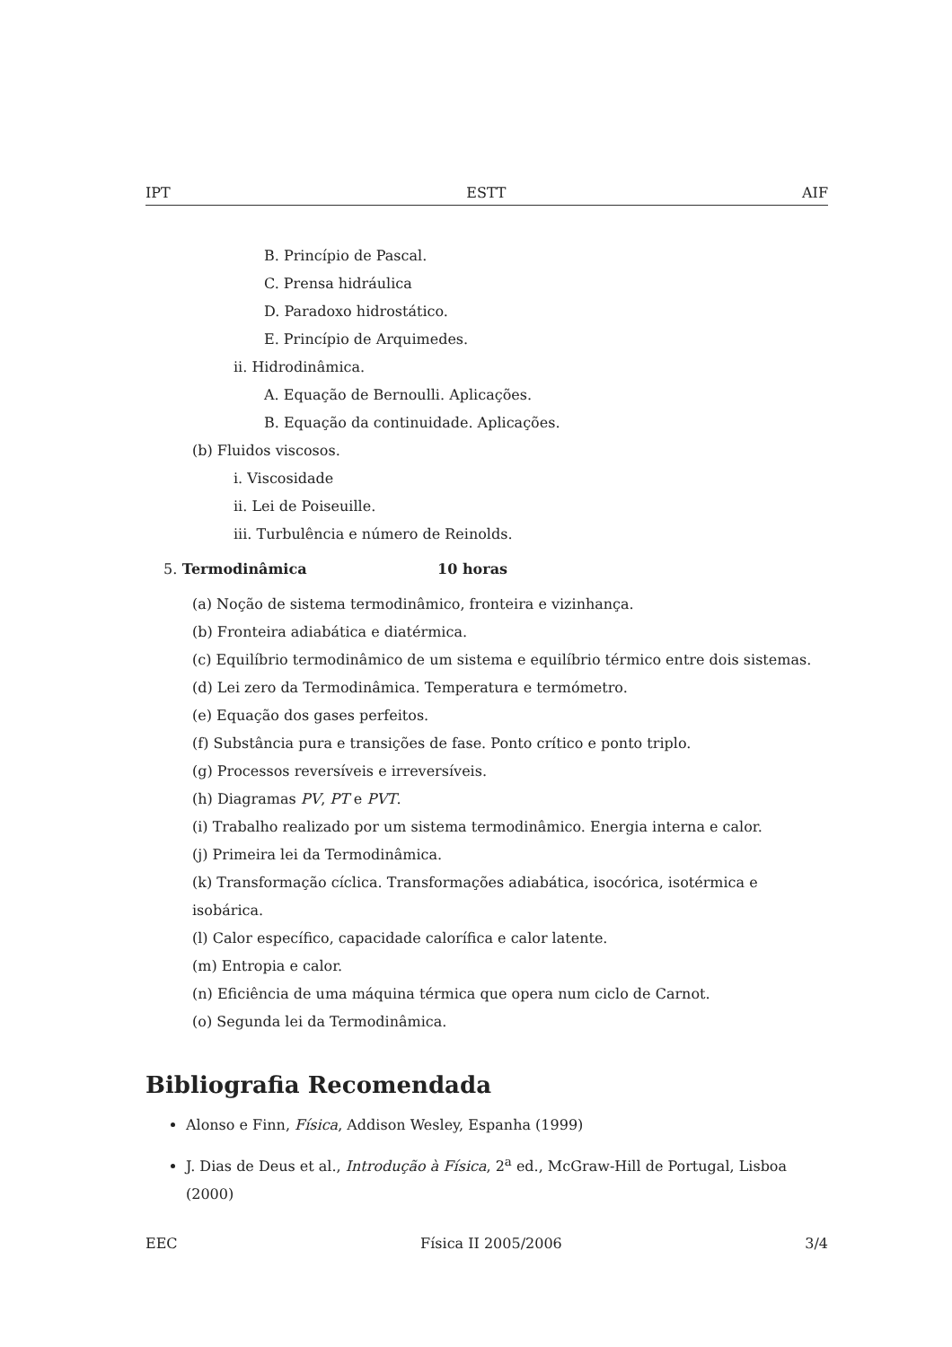IPT ESTT AIF
B. Princípio de Pascal.
C. Prensa hidráulica
D. Paradoxo hidrostático.
E. Princípio de Arquimedes.
ii. Hidrodinâmica.
A. Equação de Bernoulli. Aplicações.
B. Equação da continuidade. Aplicações.
(b) Fluidos viscosos.
i. Viscosidade
ii. Lei de Poiseuille.
iii. Turbulência e número de Reinolds.
5. Termodinâmica 10 horas
(a) Noção de sistema termodinâmico, fronteira e vizinhança.
(b) Fronteira adiabática e diatérmica.
(c) Equilíbrio termodinâmico de um sistema e equilíbrio térmico entre dois sistemas.
(d) Lei zero da Termodinâmica. Temperatura e termómetro.
(e) Equação dos gases perfeitos.
(f) Substância pura e transições de fase. Ponto crítico e ponto triplo.
(g) Processos reversíveis e irreversíveis.
(h) Diagramas PV, PT e PVT.
(i) Trabalho realizado por um sistema termodinâmico. Energia interna e calor.
(j) Primeira lei da Termodinâmica.
(k) Transformação cíclica. Transformações adiabática, isocórica, isotérmica e isobárica.
(l) Calor específico, capacidade calorífica e calor latente.
(m) Entropia e calor.
(n) Eficiência de uma máquina térmica que opera num ciclo de Carnot.
(o) Segunda lei da Termodinâmica.
Bibliografia Recomendada
Alonso e Finn, Física, Addison Wesley, Espanha (1999)
J. Dias de Deus et al., Introdução à Física, 2<sup>a</sup> ed., McGraw-Hill de Portugal, Lisboa (2000)
EEC Física II 2005/2006 3/4